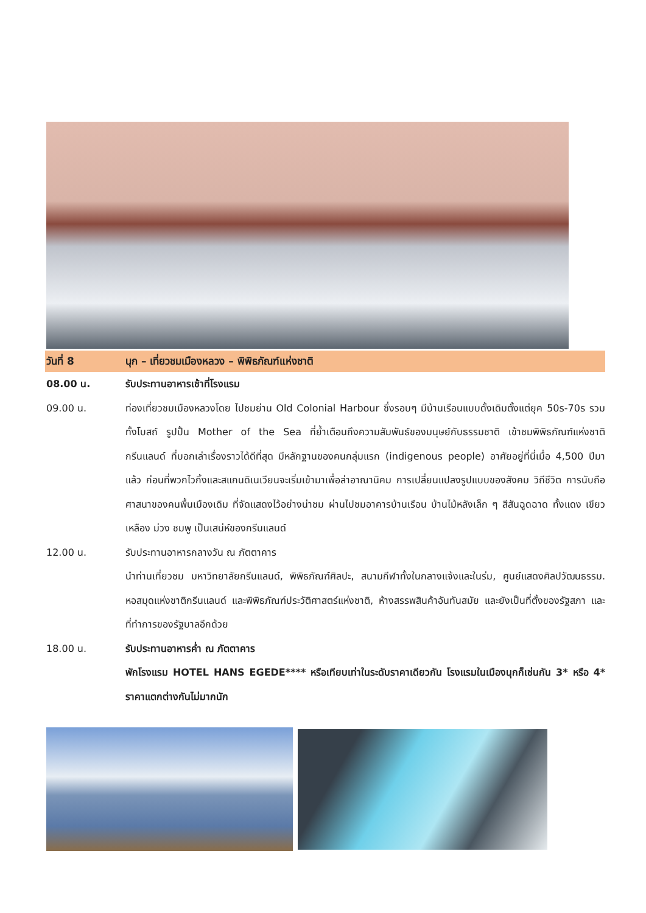วันที่ 8 นุก – เที่ยวชมเมืองหลวง – พิพิธภัณฑ์แห่งชาติ
08.00 น. รับประทานอาหารเช้าที่โรงแรม
09.00 น. ท่องเที่ยวชมเมืองหลวงโดย ไปชมย่าน Old Colonial Harbour ซึ่งรอบๆ มีบ้านเรือนแบบดั้งเดิมตั้งแต่ยุค 50s-70s รวมทั้งโบสถ์ รูปปั้น Mother of the Sea ที่ย้ำเตือนถึงความสัมพันธ์ของมนุษย์กับธรรมชาติ เข้าชมพิพิธภัณฑ์แห่งชาติกรีนแลนด์ ที่บอกเล่าเรื่องราวได้ดีที่สุด มีหลักฐานของคนกลุ่มแรก (indigenous people) อาศัยอยู่ที่นี่เมื่อ 4,500 ปีมาแล้ว ก่อนที่พวกไวกิ้งและสแกนดิเนเวียนจะเริ่มเข้ามาเพื่อล่าอาณานิคม การเปลี่ยนแปลงรูปแบบของสังคม วิถีชีวิต การนับถือศาสนาของคนพื้นเมืองเดิม ที่จัดแสดงไว้อย่างน่าชม ผ่านไปชมอาคารบ้านเรือน บ้านไม้หลังเล็ก ๆ สีสันฉูดฉาด ทั้งแดง เขียว เหลือง ม่วง ชมพู เป็นเสน่ห์ของกรีนแลนด์
12.00 น. รับประทานอาหารกลางวัน ณ ภัตตาคาร
นำท่านเที่ยวชม มหาวิทยาลัยกรีนแลนด์, พิพิธภัณฑ์ศิลปะ, สนามกีฬาทั้งในกลางแจ้งและในร่ม, ศูนย์แสดงศิลปวัฒนธรรม. หอสมุดแห่งชาติกรีนแลนด์ และพิพิธภัณฑ์ประวัติศาสตร์แห่งชาติ, ห้างสรรพสินค้าอันทันสมัย และยังเป็นที่ตั้งของรัฐสภา และที่ทำการของรัฐบาลอีกด้วย
18.00 น. รับประทานอาหารค่ำ ณ ภัตตาคาร
พักโรงแรม HOTEL HANS EGEDE**** หรือเทียบเท่าในระดับราคาเดียวกัน โรงแรมในเมืองนุกก็เช่นกัน 3* หรือ 4* ราคาแตกต่างกันไม่มากนัก